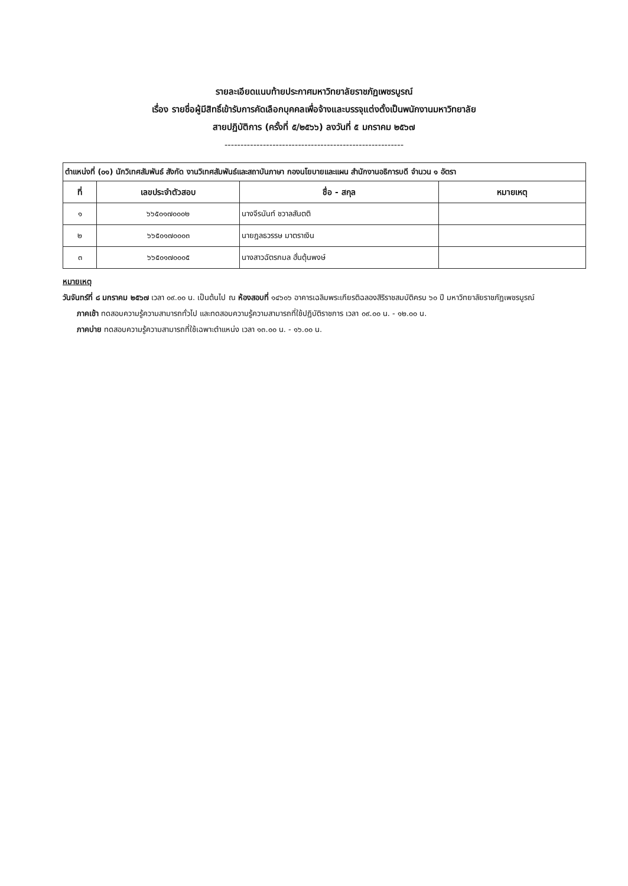รายละเอียดแนบท้ายประกาศมหาวิทยาลัยราชภัฏเพชรบูรณ์
เรื่อง รายชื่อผู้มีสิทธิ์เข้ารับการคัดเลือกบุคคลเพื่อจ้างและบรรจุแต่งตั้งเป็นพนักงานมหาวิทยาลัย
สายปฏิบัติการ (ครั้งที่ ๕/๒๕๖๖) ลงวันที่ ๕ มกราคม ๒๕๖๗
--------------------------------------------------------
| ตำแหน่งที่ (๐๑) นักวิเทศสัมพันธ์ สังกัด งานวิเทศสัมพันธ์และสถาบันภาษา กองนโยบายและแผน สำนักงานอธิการบดี จำนวน ๑ อัตรา | | | |
| ที่ | เลขประจำตัวสอบ | ชื่อ - สกุล | หมายเหตุ |
| ๑ | ๖๖๕๐๑๗๐๐๐๒ | นางจีรนันท์ ชวาลสันตติ | |
| ๒ | ๖๖๕๐๑๗๐๐๐๓ | นายฎลธวรรษ มาตราเงิน | |
| ๓ | ๖๖๕๐๑๗๐๐๐๕ | นางสาวฉัตรกมล ฮั่นตุ้นพงษ์ | |
หมายเหตุ
วันจันทร์ที่ ๘ มกราคม ๒๕๖๗ เวลา ๐๙.๐๐ น. เป็นต้นไป ณ ห้องสอบที่ ๑๔๖๐๖ อาคารเฉลิมพระเกียรติฉลองสิริราชสมบัติครบ ๖๐ ปี มหาวิทยาลัยราชภัฏเพชรบูรณ์
ภาคเช้า ทดสอบความรู้ความสามารถทั่วไป และทดสอบความรู้ความสามารถที่ใช้ปฏิบัติราชการ เวลา ๐๙.๐๐ น. - ๑๒.๐๐ น.
ภาคบ่าย ทดสอบความรู้ความสามารถที่ใช้เฉพาะตำแหน่ง เวลา ๑๓.๐๐ น. - ๑๖.๐๐ น.